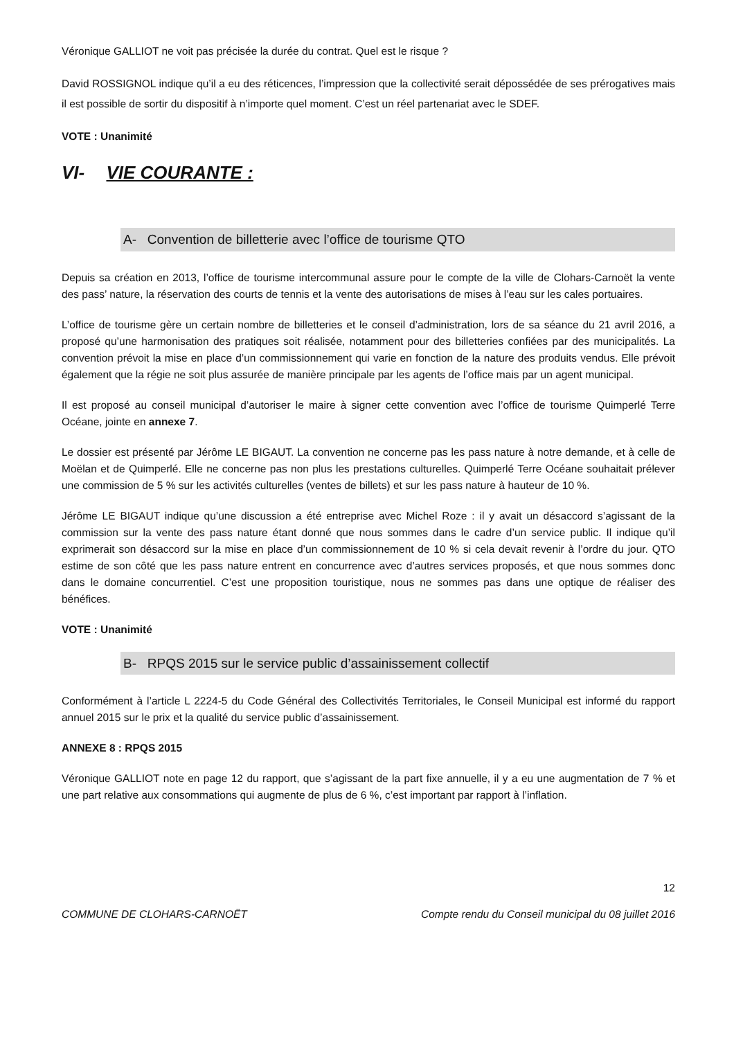Véronique GALLIOT ne voit pas précisée la durée du contrat. Quel est le risque ?
David ROSSIGNOL indique qu’il a eu des réticences, l’impression que la collectivité serait dépossédée de ses prérogatives mais il est possible de sortir du dispositif à n’importe quel moment. C’est un réel partenariat avec le SDEF.
VOTE : Unanimité
VI- VIE COURANTE :
A- Convention de billetterie avec l’office de tourisme QTO
Depuis sa création en 2013, l’office de tourisme intercommunal assure pour le compte de la ville de Clohars-Carnoët la vente des pass’ nature, la réservation des courts de tennis et la vente des autorisations de mises à l’eau sur les cales portuaires.
L’office de tourisme gère un certain nombre de billetteries et le conseil d’administration, lors de sa séance du 21 avril 2016, a proposé qu’une harmonisation des pratiques soit réalisée, notamment pour des billetteries confiées par des municipalités. La convention prévoit la mise en place d’un commissionnement qui varie en fonction de la nature des produits vendus. Elle prévoit également que la régie ne soit plus assurée de manière principale par les agents de l’office mais par un agent municipal.
Il est proposé au conseil municipal d’autoriser le maire à signer cette convention avec l’office de tourisme Quimperlé Terre Océane, jointe en annexe 7.
Le dossier est présenté par Jérôme LE BIGAUT. La convention ne concerne pas les pass nature à notre demande, et à celle de Moëlan et de Quimperlé. Elle ne concerne pas non plus les prestations culturelles. Quimperlé Terre Océane souhaitait prélever une commission de 5 % sur les activités culturelles (ventes de billets) et sur les pass nature à hauteur de 10 %.
Jérôme LE BIGAUT indique qu’une discussion a été entreprise avec Michel Roze : il y avait un désaccord s’agissant de la commission sur la vente des pass nature étant donné que nous sommes dans le cadre d’un service public. Il indique qu’il exprimerait son désaccord sur la mise en place d’un commissionnement de 10 % si cela devait revenir à l’ordre du jour. QTO estime de son côté que les pass nature entrent en concurrence avec d’autres services proposés, et que nous sommes donc dans le domaine concurrentiel. C’est une proposition touristique, nous ne sommes pas dans une optique de réaliser des bénéfices.
VOTE : Unanimité
B- RPQS 2015 sur le service public d’assainissement collectif
Conformément à l’article L 2224-5 du Code Général des Collectivités Territoriales, le Conseil Municipal est informé du rapport annuel 2015 sur le prix et la qualité du service public d’assainissement.
ANNEXE 8 : RPQS 2015
Véronique GALLIOT note en page 12 du rapport, que s’agissant de la part fixe annuelle, il y a eu une augmentation de 7 % et une part relative aux consommations qui augmente de plus de 6 %, c’est important par rapport à l’inflation.
12
COMMUNE DE CLOHARS-CARNOËT Compte rendu du Conseil municipal du 08 juillet 2016